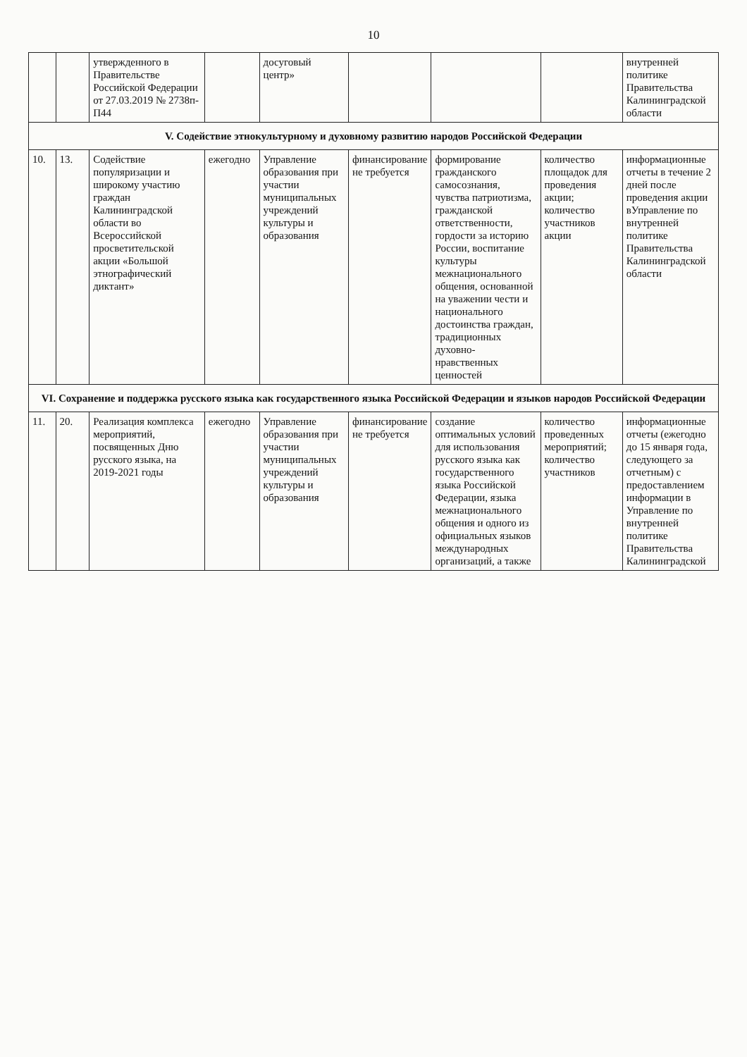10
| | | утвержденного в Правительстве Российской Федерации от 27.03.2019 № 2738п-П44 | | досуговый центр» | | | | внутренней политике Правительства Калининградской области |
| V. Содействие этнокультурному и духовному развитию народов Российской Федерации | | | | | | | | |
| 10. | 13. | Содействие популяризации и широкому участию граждан Калининградской области во Всероссийской просветительской акции «Большой этнографический диктант» | ежегодно | Управление образования при участии муниципальных учреждений культуры и образования | финансирование не требуется | формирование гражданского самосознания, чувства патриотизма, гражданской ответственности, гордости за историю России, воспитание культуры межнационального общения, основанной на уважении чести и национального достоинства граждан, традиционных духовно-нравственных ценностей | количество площадок для проведения акции; количество участников акции | информационные отчеты в течение 2 дней после проведения акции вУправление по внутренней политике Правительства Калининградской области |
| VI. Сохранение и поддержка русского языка как государственного языка Российской Федерации и языков народов Российской Федерации | | | | | | | | |
| 11. | 20. | Реализация комплекса мероприятий, посвященных Дню русского языка, на 2019-2021 годы | ежегодно | Управление образования при участии муниципальных учреждений культуры и образования | финансирование не требуется | создание оптимальных условий для использования русского языка как государственного языка Российской Федерации, языка межнационального общения и одного из официальных языков международных организаций, а также | количество проведенных мероприятий; количество участников | информационные отчеты (ежегодно до 15 января года, следующего за отчетным) с предоставлением информации в Управление по внутренней политике Правительства Калининградской |